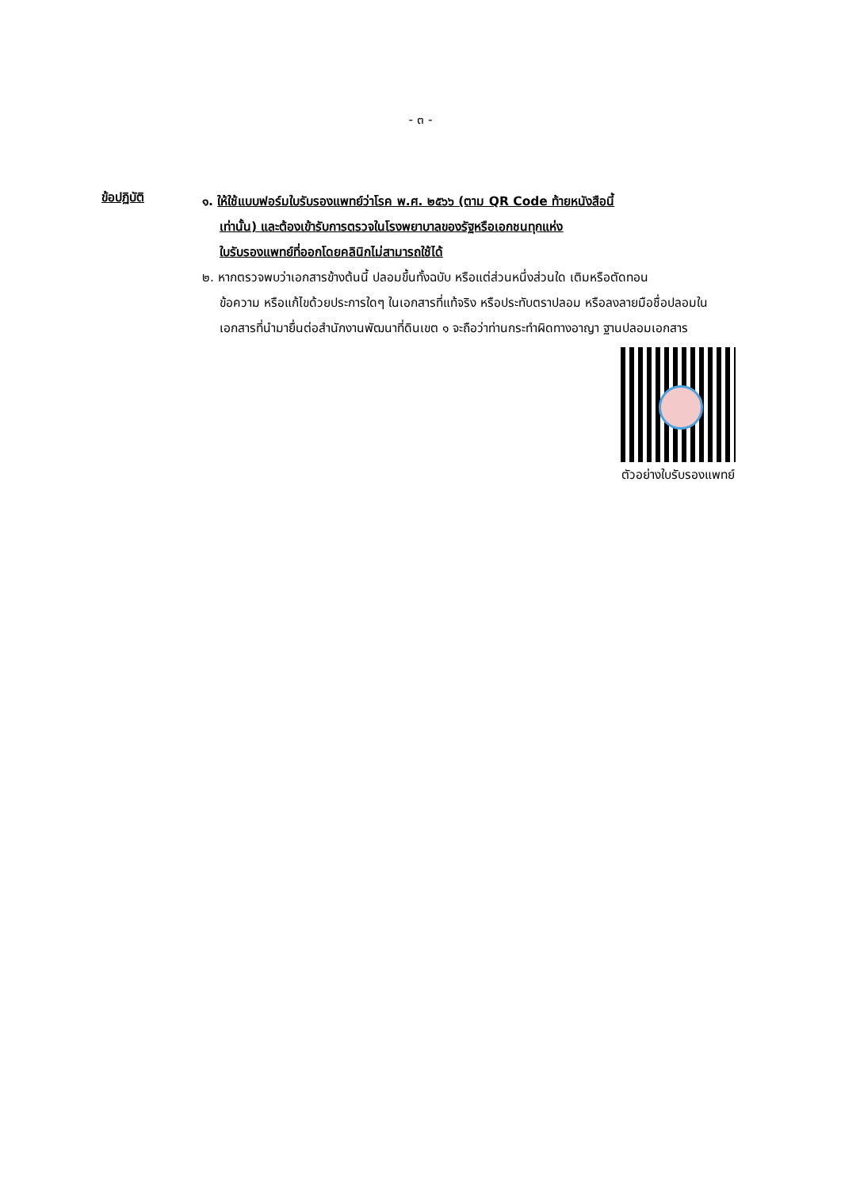- ๓ -
ข้อปฏิบัติ
๑. ให้ใช้แบบฟอร์มใบรับรองแพทย์ว่าโรค พ.ศ. ๒๕๖๖ (ตาม QR Code ท้ายหนังสือนี้
เท่านั้น) และต้องเข้ารับการตรวจในโรงพยาบาลของรัฐหรือเอกชนทุกแห่ง
ใบรับรองแพทย์ที่ออกโดยคลินิกไม่สามารถใช้ได้
๒. หากตรวจพบว่าเอกสารข้างต้นนี้ ปลอมขึ้นทั้งฉบับ หรือแต่ส่วนหนึ่งส่วนใด เติมหรือตัดทอน
ข้อความ หรือแก้ไขด้วยประการใดๆ ในเอกสารที่แท้จริง หรือประทับตราปลอม หรือลงลายมือชื่อปลอมในเอกสารที่นำมายื่นต่อสำนักงานพัฒนาที่ดินเขต ๑ จะถือว่าท่านกระทำผิดทางอาญา ฐานปลอมเอกสาร
ตัวอย่างใบรับรองแพทย์